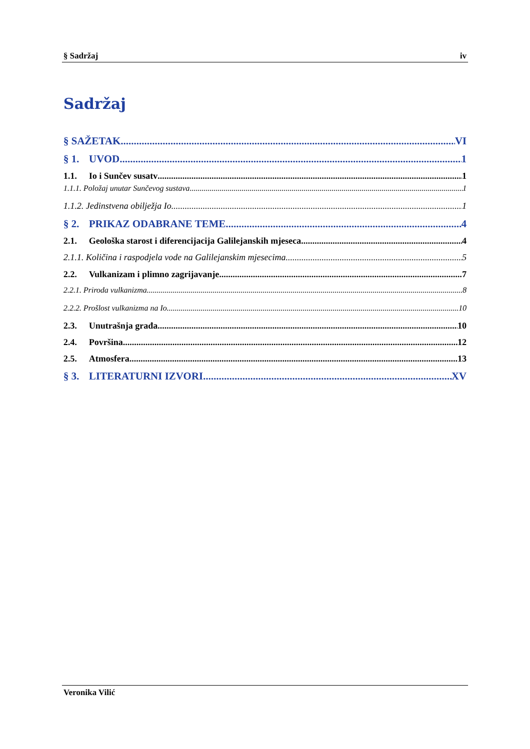§ Sadržaj iv
Sadržaj
§ SAŽETAK VI
§ 1. UVOD 1
1.1. Io i Sunčev susatv 1
1.1.1. Položaj unutar Sunčevog sustava 1
1.1.2. Jedinstvena obilježja Io 1
§ 2. PRIKAZ ODABRANE TEME 4
2.1. Geološka starost i diferencijacija Galilejanskih mjeseca 4
2.1.1. Količina i raspodjela vode na Galilejanskim mjesecima 5
2.2. Vulkanizam i plimno zagrijavanje 7
2.2.1. Priroda vulkanizma 8
2.2.2. Prošlost vulkanizma na Io 10
2.3. Unutrašnja građa 10
2.4. Površina 12
2.5. Atmosfera 13
§ 3. LITERATURNI IZVORI XV
Veronika Vilić